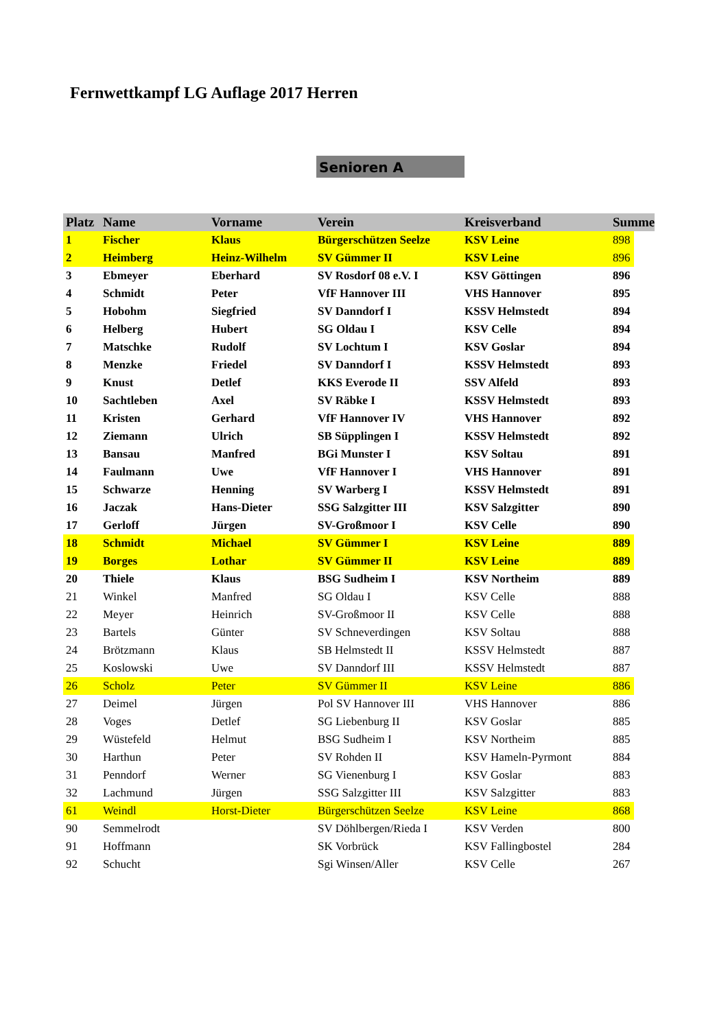Fernwettkampf LG Auflage 2017 Herren
Senioren A
| Platz | Name | Vorname | Verein | Kreisverband | Summe | |
| --- | --- | --- | --- | --- | --- | --- |
| 1 | Fischer | Klaus | Bürgerschützen Seelze | KSV Leine | 898 | |
| 2 | Heimberg | Heinz-Wilhelm | SV Gümmer II | KSV Leine | 896 | |
| 3 | Ebmeyer | Eberhard | SV Rosdorf 08 e.V. I | KSV Göttingen | 896 | |
| 4 | Schmidt | Peter | VfF Hannover III | VHS Hannover | 895 | |
| 5 | Hobohm | Siegfried | SV Danndorf I | KSSV Helmstedt | 894 | |
| 6 | Helberg | Hubert | SG Oldau I | KSV Celle | 894 | |
| 7 | Matschke | Rudolf | SV Lochtum I | KSV Goslar | 894 | |
| 8 | Menzke | Friedel | SV Danndorf I | KSSV Helmstedt | 893 | |
| 9 | Knust | Detlef | KKS Everode II | SSV Alfeld | 893 | |
| 10 | Sachtleben | Axel | SV Räbke I | KSSV Helmstedt | 893 | |
| 11 | Kristen | Gerhard | VfF Hannover IV | VHS Hannover | 892 | |
| 12 | Ziemann | Ulrich | SB Süpplingen I | KSSV Helmstedt | 892 | |
| 13 | Bansau | Manfred | BGi Munster I | KSV Soltau | 891 | |
| 14 | Faulmann | Uwe | VfF Hannover I | VHS Hannover | 891 | |
| 15 | Schwarze | Henning | SV Warberg I | KSSV Helmstedt | 891 | |
| 16 | Jaczak | Hans-Dieter | SSG Salzgitter III | KSV Salzgitter | 890 | |
| 17 | Gerloff | Jürgen | SV-Großmoor I | KSV Celle | 890 | |
| 18 | Schmidt | Michael | SV Gümmer I | KSV Leine | 889 | |
| 19 | Borges | Lothar | SV Gümmer II | KSV Leine | 889 | |
| 20 | Thiele | Klaus | BSG Sudheim I | KSV Northeim | 889 | |
| 21 | Winkel | Manfred | SG Oldau I | KSV Celle | 888 | |
| 22 | Meyer | Heinrich | SV-Großmoor II | KSV Celle | 888 | |
| 23 | Bartels | Günter | SV Schneverdingen | KSV Soltau | 888 | |
| 24 | Brötzmann | Klaus | SB Helmstedt II | KSSV Helmstedt | 887 | |
| 25 | Koslowski | Uwe | SV Danndorf III | KSSV Helmstedt | 887 | |
| 26 | Scholz | Peter | SV Gümmer II | KSV Leine | 886 | |
| 27 | Deimel | Jürgen | Pol SV Hannover III | VHS Hannover | 886 | |
| 28 | Voges | Detlef | SG Liebenburg II | KSV Goslar | 885 | |
| 29 | Wüstefeld | Helmut | BSG Sudheim I | KSV Northeim | 885 | |
| 30 | Harthun | Peter | SV Rohden II | KSV Hameln-Pyrmont | 884 | |
| 31 | Penndorf | Werner | SG Vienenburg I | KSV Goslar | 883 | |
| 32 | Lachmund | Jürgen | SSG Salzgitter III | KSV Salzgitter | 883 | |
| 61 | Weindl | Horst-Dieter | Bürgerschützen Seelze | KSV Leine | 868 | |
| 90 | Semmelrodt | | SV Döhlbergen/Rieda I | KSV Verden | 800 | |
| 91 | Hoffmann | | SK Vorbrück | KSV Fallingbostel | 284 | |
| 92 | Schucht | | Sgi Winsen/Aller | KSV Celle | 267 | |